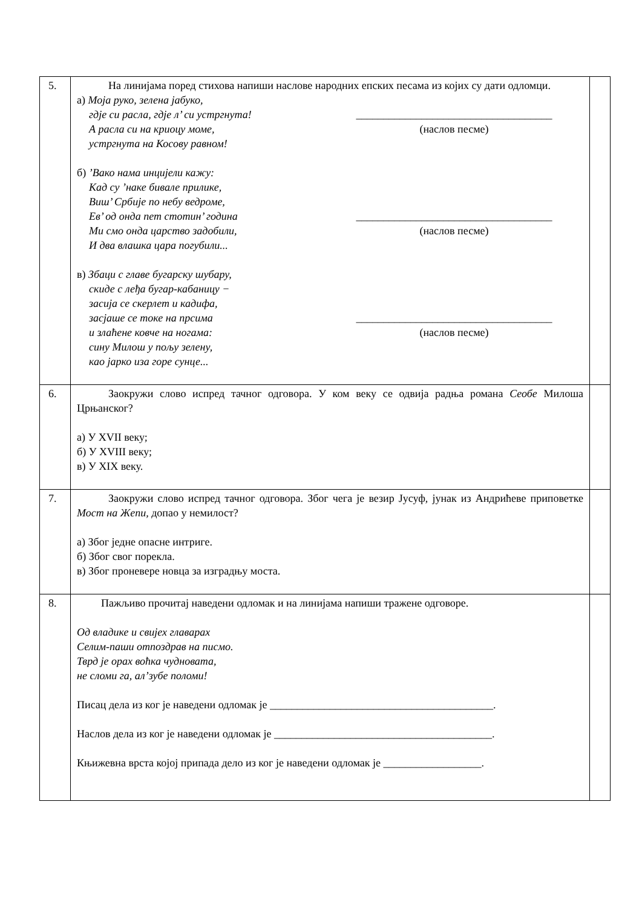| 5. | На линијама поред стихова напиши наслове народних епских песама из којих су дати одломци. а) Моја руко, зелена јабуко, гдје си расла, гдје л’ си устргнута! А расла си на криоцу моме, устргнута на Косову равном! ____________________________________ (наслов песме) б) ’Вако нама инцијели кажу: Кад су ’наке бивале прилике, Виш’ Србије по небу ведроме, Ев’ од онда пет стотин’ година Ми смо онда царство задобили, И два влашка цара погубили... ____________________________________ (наслов песме) в) Збаци с главе бугарску шубару, скиде с леђа бугар-кабаницу − засија се скерлет и кадифа, засјаше се токе на прсима и злаћене ковче на ногама: сину Милош у пољу зелену, као јарко иза горе сунце... ____________________________________ (наслов песме) | |
| 6. | Заокружи слово испред тачног одговора. У ком веку се одвија радња романа Сеобе Милоша Црњанског? а) У XVII веку; б) У XVIII веку; в) У XIX веку. | |
| 7. | Заокружи слово испред тачног одговора. Због чега је везир Јусуф, јунак из Андрићеве приповетке Мост на Жепи, допао у немилост? а) Због једне опасне интриге. б) Због свог порекла. в) Због проневере новца за изградњу моста. | |
| 8. | Пажљиво прочитај наведени одломак и на линијама напиши тражене одговоре. Од владике и свијех главарах Селим-паши отпоздрав на писмо. Тврд је орах воћка чудновата, не сломи га, ал’зубе поломи! Писац дела из ког је наведени одломак је _________________________________________. Наслов дела из ког је наведени одломак је ________________________________________. Књижевна врста којој припада дело из ког је наведени одломак је __________________. | |